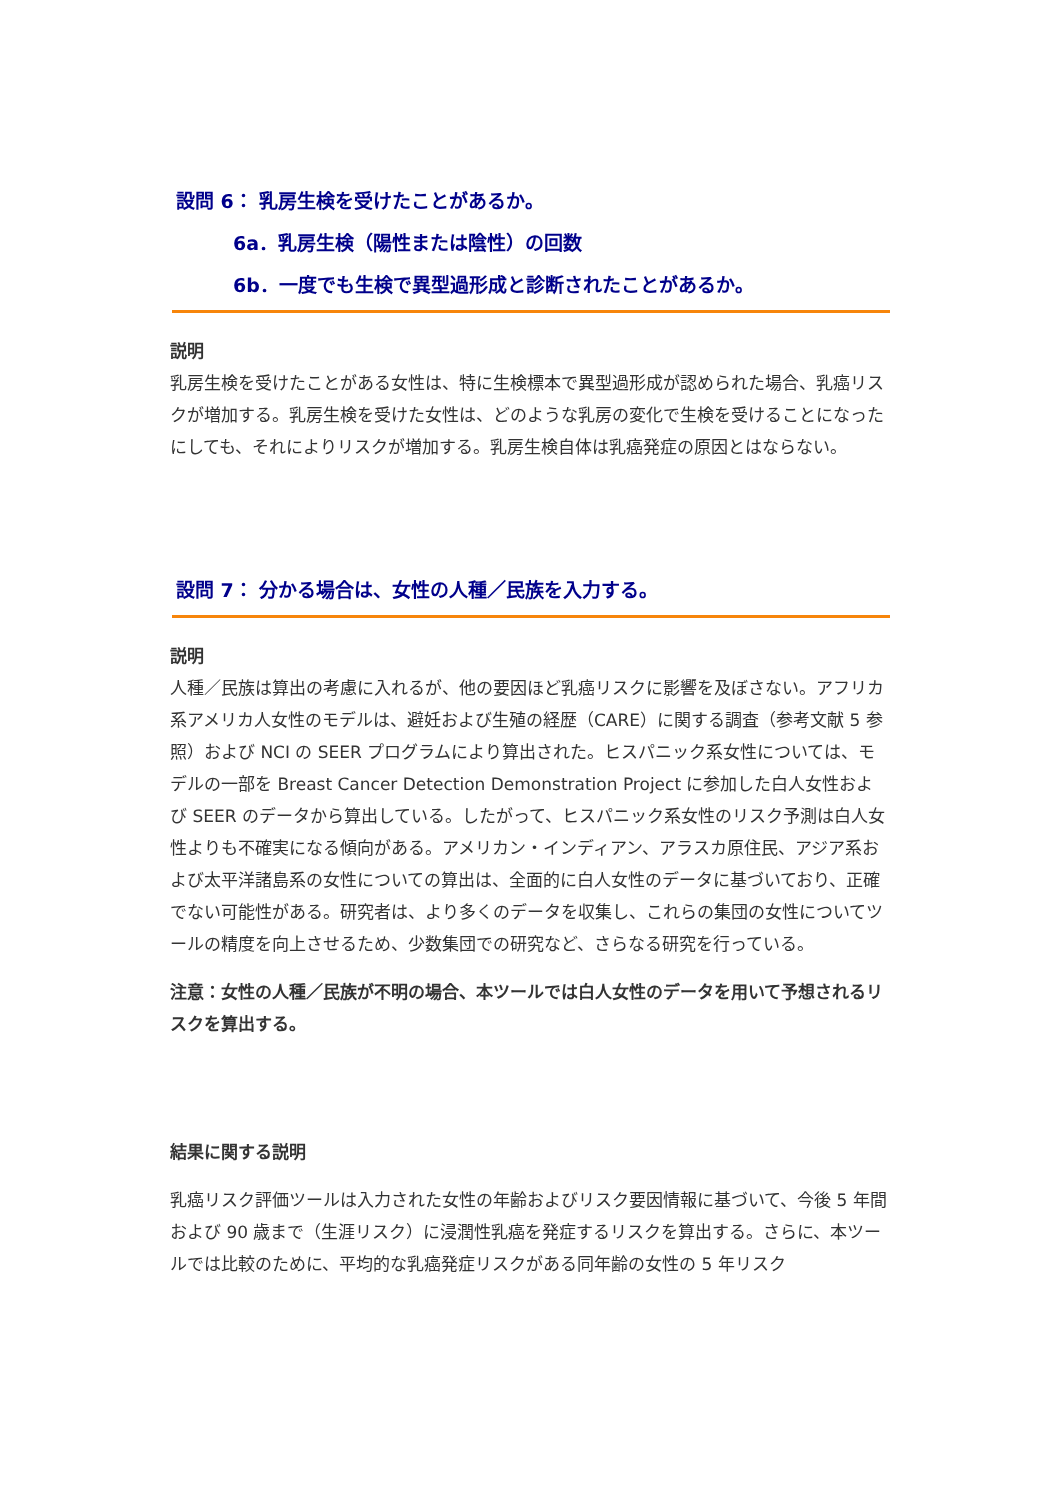設問 6： 乳房生検を受けたことがあるか。
6a．乳房生検（陽性または陰性）の回数
6b．一度でも生検で異型過形成と診断されたことがあるか。
説明
乳房生検を受けたことがある女性は、特に生検標本で異型過形成が認められた場合、乳癌リスクが増加する。乳房生検を受けた女性は、どのような乳房の変化で生検を受けることになったにしても、それによりリスクが増加する。乳房生検自体は乳癌発症の原因とはならない。
設問 7： 分かる場合は、女性の人種／民族を入力する。
説明
人種／民族は算出の考慮に入れるが、他の要因ほど乳癌リスクに影響を及ぼさない。アフリカ系アメリカ人女性のモデルは、避妊および生殖の経歴（CARE）に関する調査（参考文献 5 参照）および NCI の SEER プログラムにより算出された。ヒスパニック系女性については、モデルの一部を Breast Cancer Detection Demonstration Project に参加した白人女性および SEER のデータから算出している。したがって、ヒスパニック系女性のリスク予測は白人女性よりも不確実になる傾向がある。アメリカン・インディアン、アラスカ原住民、アジア系および太平洋諸島系の女性についての算出は、全面的に白人女性のデータに基づいており、正確でない可能性がある。研究者は、より多くのデータを収集し、これらの集団の女性についてツールの精度を向上させるため、少数集団での研究など、さらなる研究を行っている。
注意：女性の人種／民族が不明の場合、本ツールでは白人女性のデータを用いて予想されるリスクを算出する。
結果に関する説明
乳癌リスク評価ツールは入力された女性の年齢およびリスク要因情報に基づいて、今後 5 年間および 90 歳まで（生涯リスク）に浸潤性乳癌を発症するリスクを算出する。さらに、本ツールでは比較のために、平均的な乳癌発症リスクがある同年齢の女性の 5 年リスク